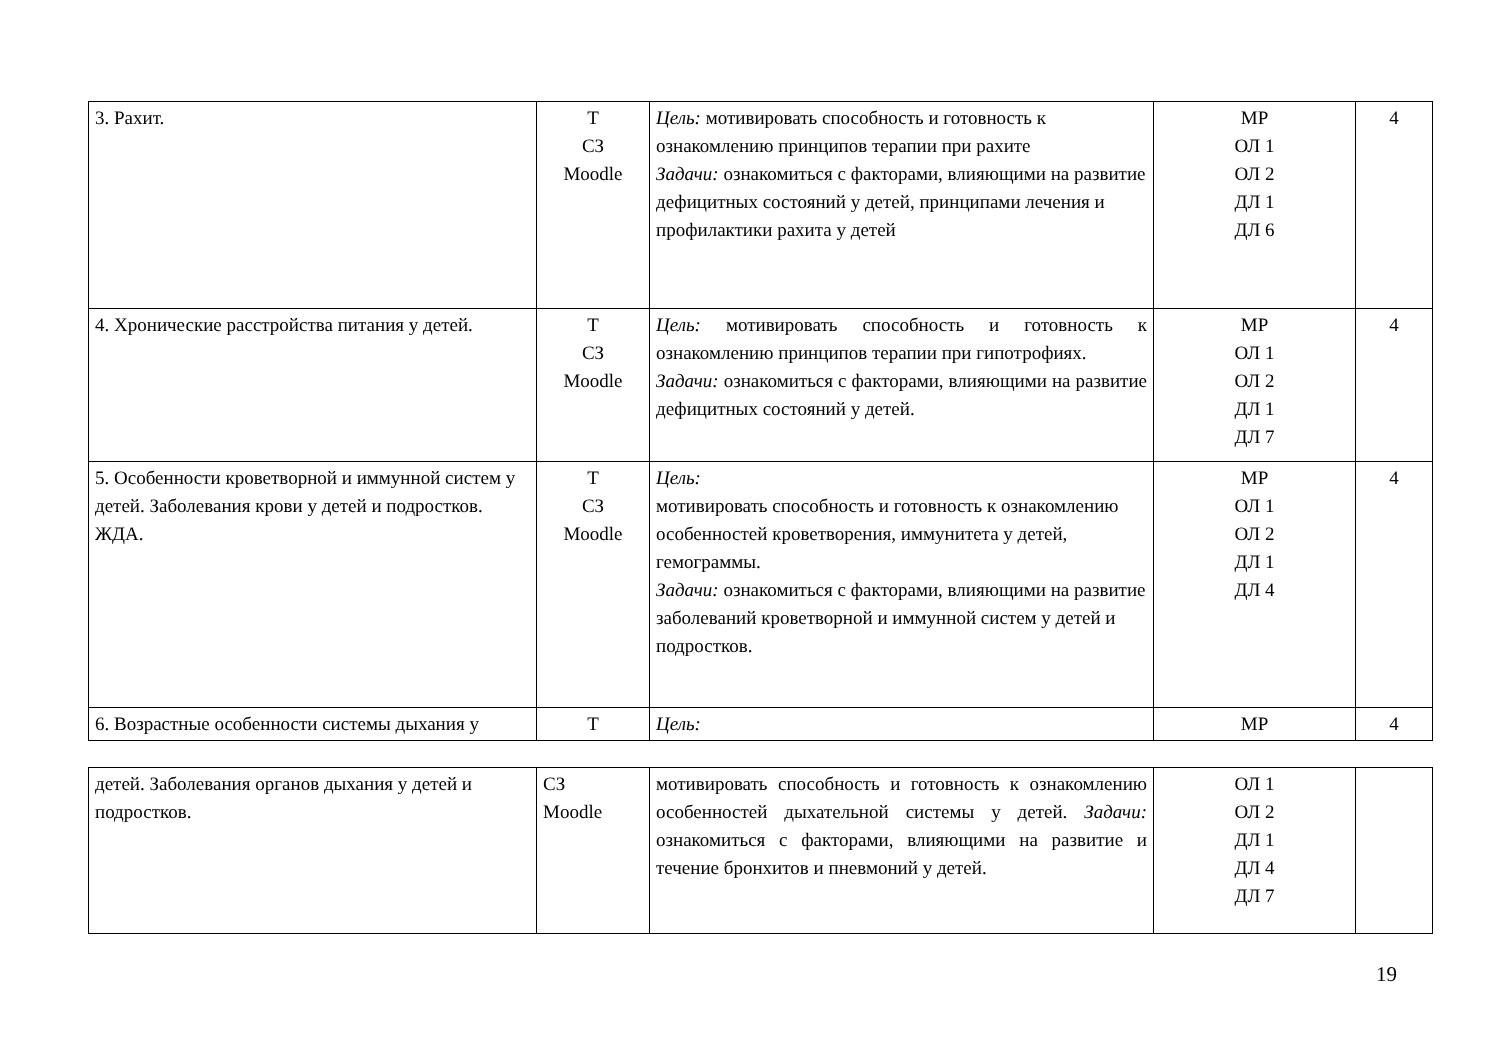| 3. Рахит. | Т СЗ Moodle | Цель: мотивировать способность и готовность к ознакомлению принципов терапии при рахите Задачи: ознакомиться с факторами, влияющими на развитие дефицитных состояний у детей, принципами лечения и профилактики рахита у детей | МР ОЛ 1 ОЛ 2 ДЛ 1 ДЛ 6 | 4 |
| 4. Хронические расстройства питания у детей. | Т СЗ Moodle | Цель: мотивировать способность и готовность к ознакомлению принципов терапии при гипотрофиях. Задачи: ознакомиться с факторами, влияющими на развитие дефицитных состояний у детей. | МР ОЛ 1 ОЛ 2 ДЛ 1 ДЛ 7 | 4 |
| 5. Особенности кроветворной и иммунной систем у детей. Заболевания крови у детей и подростков. ЖДА. | Т СЗ Moodle | Цель: мотивировать способность и готовность к ознакомлению особенностей кроветворения, иммунитета у детей, гемограммы. Задачи: ознакомиться с факторами, влияющими на развитие заболеваний кроветворной и иммунной систем у детей и подростков. | МР ОЛ 1 ОЛ 2 ДЛ 1 ДЛ 4 | 4 |
| 6. Возрастные особенности системы дыхания у | Т | Цель: | МР | 4 |
| детей. Заболевания органов дыхания у детей и подростков. | СЗ Moodle | мотивировать способность и готовность к ознакомлению особенностей дыхательной системы у детей. Задачи: ознакомиться с факторами, влияющими на развитие и течение бронхитов и пневмоний у детей. | ОЛ 1 ОЛ 2 ДЛ 1 ДЛ 4 ДЛ 7 | |
19